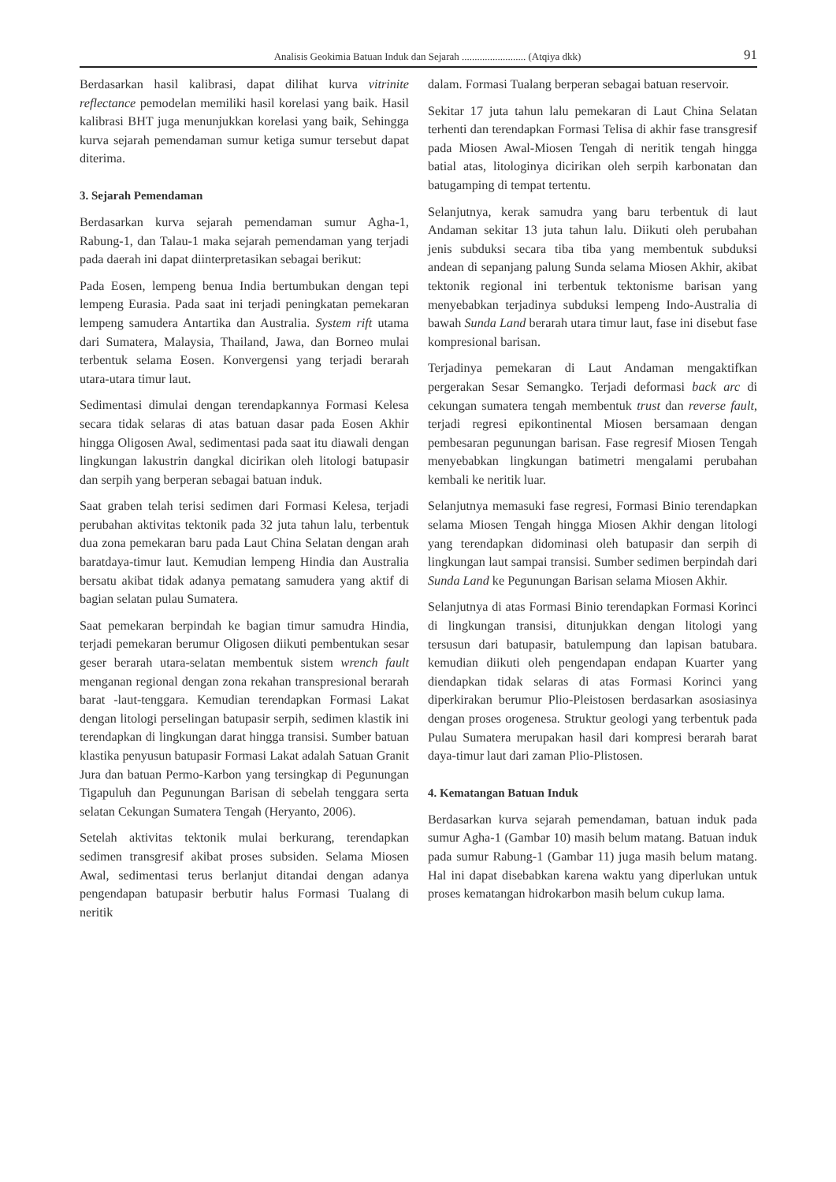Analisis Geokimia Batuan Induk dan Sejarah ......................... (Atqiya dkk) 91
Berdasarkan hasil kalibrasi, dapat dilihat kurva vitrinite reflectance pemodelan memiliki hasil korelasi yang baik. Hasil kalibrasi BHT juga menunjukkan korelasi yang baik, Sehingga kurva sejarah pemendaman sumur ketiga sumur tersebut dapat diterima.
3. Sejarah Pemendaman
Berdasarkan kurva sejarah pemendaman sumur Agha-1, Rabung-1, dan Talau-1 maka sejarah pemendaman yang terjadi pada daerah ini dapat diinterpretasikan sebagai berikut:
Pada Eosen, lempeng benua India bertumbukan dengan tepi lempeng Eurasia. Pada saat ini terjadi peningkatan pemekaran lempeng samudera Antartika dan Australia. System rift utama dari Sumatera, Malaysia, Thailand, Jawa, dan Borneo mulai terbentuk selama Eosen. Konvergensi yang terjadi berarah utara-utara timur laut.
Sedimentasi dimulai dengan terendapkannya Formasi Kelesa secara tidak selaras di atas batuan dasar pada Eosen Akhir hingga Oligosen Awal, sedimentasi pada saat itu diawali dengan lingkungan lakustrin dangkal dicirikan oleh litologi batupasir dan serpih yang berperan sebagai batuan induk.
Saat graben telah terisi sedimen dari Formasi Kelesa, terjadi perubahan aktivitas tektonik pada 32 juta tahun lalu, terbentuk dua zona pemekaran baru pada Laut China Selatan dengan arah baratdaya-timur laut. Kemudian lempeng Hindia dan Australia bersatu akibat tidak adanya pematang samudera yang aktif di bagian selatan pulau Sumatera.
Saat pemekaran berpindah ke bagian timur samudra Hindia, terjadi pemekaran berumur Oligosen diikuti pembentukan sesar geser berarah utara-selatan membentuk sistem wrench fault menganan regional dengan zona rekahan transpresional berarah barat -laut-tenggara. Kemudian terendapkan Formasi Lakat dengan litologi perselingan batupasir serpih, sedimen klastik ini terendapkan di lingkungan darat hingga transisi. Sumber batuan klastika penyusun batupasir Formasi Lakat adalah Satuan Granit Jura dan batuan Permo-Karbon yang tersingkap di Pegunungan Tigapuluh dan Pegunungan Barisan di sebelah tenggara serta selatan Cekungan Sumatera Tengah (Heryanto, 2006).
Setelah aktivitas tektonik mulai berkurang, terendapkan sedimen transgresif akibat proses subsiden. Selama Miosen Awal, sedimentasi terus berlanjut ditandai dengan adanya pengendapan batupasir berbutir halus Formasi Tualang di neritik
dalam. Formasi Tualang berperan sebagai batuan reservoir.
Sekitar 17 juta tahun lalu pemekaran di Laut China Selatan terhenti dan terendapkan Formasi Telisa di akhir fase transgresif pada Miosen Awal-Miosen Tengah di neritik tengah hingga batial atas, litologinya dicirikan oleh serpih karbonatan dan batugamping di tempat tertentu.
Selanjutnya, kerak samudra yang baru terbentuk di laut Andaman sekitar 13 juta tahun lalu. Diikuti oleh perubahan jenis subduksi secara tiba tiba yang membentuk subduksi andean di sepanjang palung Sunda selama Miosen Akhir, akibat tektonik regional ini terbentuk tektonisme barisan yang menyebabkan terjadinya subduksi lempeng Indo-Australia di bawah Sunda Land berarah utara timur laut, fase ini disebut fase kompresional barisan.
Terjadinya pemekaran di Laut Andaman mengaktifkan pergerakan Sesar Semangko. Terjadi deformasi back arc di cekungan sumatera tengah membentuk trust dan reverse fault, terjadi regresi epikontinental Miosen bersamaan dengan pembesaran pegunungan barisan. Fase regresif Miosen Tengah menyebabkan lingkungan batimetri mengalami perubahan kembali ke neritik luar.
Selanjutnya memasuki fase regresi, Formasi Binio terendapkan selama Miosen Tengah hingga Miosen Akhir dengan litologi yang terendapkan didominasi oleh batupasir dan serpih di lingkungan laut sampai transisi. Sumber sedimen berpindah dari Sunda Land ke Pegunungan Barisan selama Miosen Akhir.
Selanjutnya di atas Formasi Binio terendapkan Formasi Korinci di lingkungan transisi, ditunjukkan dengan litologi yang tersusun dari batupasir, batulempung dan lapisan batubara. kemudian diikuti oleh pengendapan endapan Kuarter yang diendapkan tidak selaras di atas Formasi Korinci yang diperkirakan berumur Plio-Pleistosen berdasarkan asosiasinya dengan proses orogenesa. Struktur geologi yang terbentuk pada Pulau Sumatera merupakan hasil dari kompresi berarah barat daya-timur laut dari zaman Plio-Plistosen.
4. Kematangan Batuan Induk
Berdasarkan kurva sejarah pemendaman, batuan induk pada sumur Agha-1 (Gambar 10) masih belum matang. Batuan induk pada sumur Rabung-1 (Gambar 11) juga masih belum matang. Hal ini dapat disebabkan karena waktu yang diperlukan untuk proses kematangan hidrokarbon masih belum cukup lama.